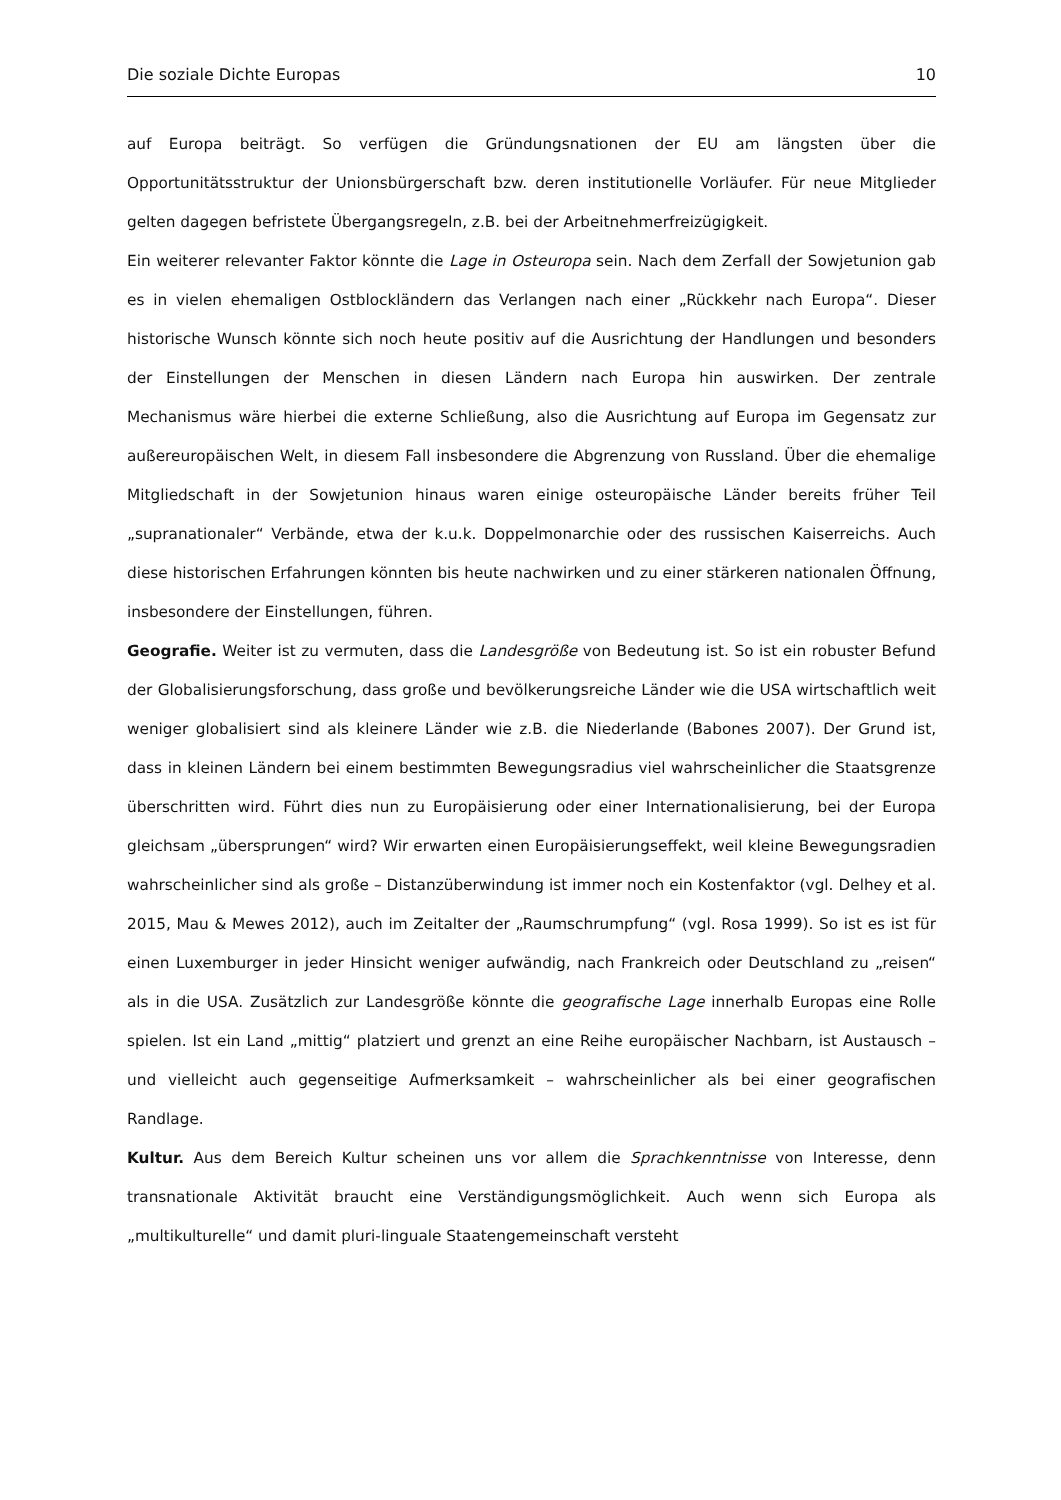Die soziale Dichte Europas 10
auf Europa beiträgt. So verfügen die Gründungsnationen der EU am längsten über die Opportunitätsstruktur der Unionsbürgerschaft bzw. deren institutionelle Vorläufer. Für neue Mitglieder gelten dagegen befristete Übergangsregeln, z.B. bei der Arbeitnehmerfreizügigkeit.
Ein weiterer relevanter Faktor könnte die Lage in Osteuropa sein. Nach dem Zerfall der Sowjetunion gab es in vielen ehemaligen Ostblockländern das Verlangen nach einer „Rückkehr nach Europa“. Dieser historische Wunsch könnte sich noch heute positiv auf die Ausrichtung der Handlungen und besonders der Einstellungen der Menschen in diesen Ländern nach Europa hin auswirken. Der zentrale Mechanismus wäre hierbei die externe Schließung, also die Ausrichtung auf Europa im Gegensatz zur außereuropäischen Welt, in diesem Fall insbesondere die Abgrenzung von Russland. Über die ehemalige Mitgliedschaft in der Sowjetunion hinaus waren einige osteuropäische Länder bereits früher Teil „supranationaler“ Verbände, etwa der k.u.k. Doppelmonarchie oder des russischen Kaiserreichs. Auch diese historischen Erfahrungen könnten bis heute nachwirken und zu einer stärkeren nationalen Öffnung, insbesondere der Einstellungen, führen.
Geografie. Weiter ist zu vermuten, dass die Landesgröße von Bedeutung ist. So ist ein robuster Befund der Globalisierungsforschung, dass große und bevölkerungsreiche Länder wie die USA wirtschaftlich weit weniger globalisiert sind als kleinere Länder wie z.B. die Niederlande (Babones 2007). Der Grund ist, dass in kleinen Ländern bei einem bestimmten Bewegungsradius viel wahrscheinlicher die Staatsgrenze überschritten wird. Führt dies nun zu Europäisierung oder einer Internationalisierung, bei der Europa gleichsam „übersprungen“ wird? Wir erwarten einen Europäisierungseffekt, weil kleine Bewegungsradien wahrscheinlicher sind als große – Distanzüberwindung ist immer noch ein Kostenfaktor (vgl. Delhey et al. 2015, Mau & Mewes 2012), auch im Zeitalter der „Raumschrumpfung“ (vgl. Rosa 1999). So ist es ist für einen Luxemburger in jeder Hinsicht weniger aufwändig, nach Frankreich oder Deutschland zu „reisen“ als in die USA. Zusätzlich zur Landesgröße könnte die geografische Lage innerhalb Europas eine Rolle spielen. Ist ein Land „mittig“ platziert und grenzt an eine Reihe europäischer Nachbarn, ist Austausch – und vielleicht auch gegenseitige Aufmerksamkeit – wahrscheinlicher als bei einer geografischen Randlage.
Kultur. Aus dem Bereich Kultur scheinen uns vor allem die Sprachkenntnisse von Interesse, denn transnationale Aktivität braucht eine Verständigungsmöglichkeit. Auch wenn sich Europa als „multikulturelle“ und damit pluri-linguale Staatengemeinschaft versteht